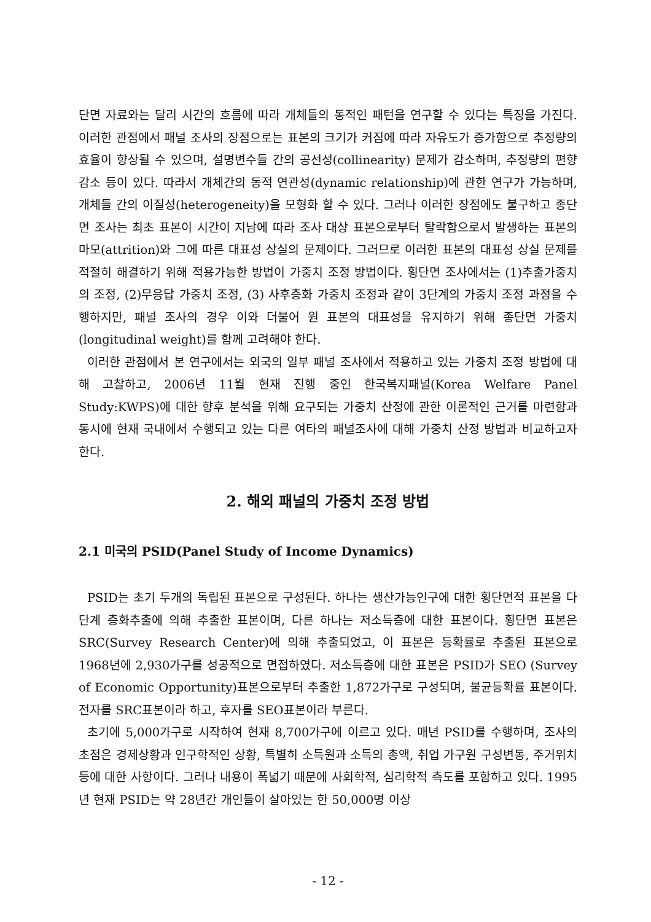단면 자료와는 달리 시간의 흐름에 따라 개체들의 동적인 패턴을 연구할 수 있다는 특징을 가진다. 이러한 관점에서 패널 조사의 장점으로는 표본의 크기가 커짐에 따라 자유도가 증가함으로 추정량의 효율이 향상될 수 있으며, 설명변수들 간의 공선성(collinearity) 문제가 감소하며, 추정량의 편향감소 등이 있다. 따라서 개체간의 동적 연관성(dynamic relationship)에 관한 연구가 가능하며, 개체들 간의 이질성(heterogeneity)을 모형화 할 수 있다. 그러나 이러한 장점에도 불구하고 종단면 조사는 최초 표본이 시간이 지남에 따라 조사 대상 표본으로부터 탈락함으로서 발생하는 표본의 마모(attrition)와 그에 따른 대표성 상실의 문제이다. 그러므로 이러한 표본의 대표성 상실 문제를 적절히 해결하기 위해 적용가능한 방법이 가중치 조정 방법이다. 횡단면 조사에서는 (1)추출가중치의 조정, (2)무응답 가중치 조정, (3) 사후층화 가중치 조정과 같이 3단계의 가중치 조정 과정을 수행하지만, 패널 조사의 경우 이와 더불어 원 표본의 대표성을 유지하기 위해 종단면 가중치(longitudinal weight)를 함께 고려해야 한다.
이러한 관점에서 본 연구에서는 외국의 일부 패널 조사에서 적용하고 있는 가중치 조정 방법에 대해 고찰하고, 2006년 11월 현재 진행 중인 한국복지패널(Korea Welfare Panel Study:KWPS)에 대한 향후 분석을 위해 요구되는 가중치 산정에 관한 이론적인 근거를 마련함과 동시에 현재 국내에서 수행되고 있는 다른 여타의 패널조사에 대해 가중치 산정 방법과 비교하고자 한다.
2. 해외 패널의 가중치 조정 방법
2.1 미국의 PSID(Panel Study of Income Dynamics)
PSID는 초기 두개의 독립된 표본으로 구성된다. 하나는 생산가능인구에 대한 횡단면적 표본을 다단계 층화추출에 의해 추출한 표본이며, 다른 하나는 저소득층에 대한 표본이다. 횡단면 표본은 SRC(Survey Research Center)에 의해 추출되었고, 이 표본은 등확률로 추출된 표본으로 1968년에 2,930가구를 성공적으로 면접하였다. 저소득층에 대한 표본은 PSID가 SEO (Survey of Economic Opportunity)표본으로부터 추출한 1,872가구로 구성되며, 불균등확률 표본이다. 전자를 SRC표본이라 하고, 후자를 SEO표본이라 부른다.
초기에 5,000가구로 시작하여 현재 8,700가구에 이르고 있다. 매년 PSID를 수행하며, 조사의 초점은 경제상황과 인구학적인 상황, 특별히 소득원과 소득의 총액, 취업 가구원 구성변동, 주거위치 등에 대한 사항이다. 그러나 내용이 폭넓기 때문에 사회학적, 심리학적 측도를 포함하고 있다. 1995년 현재 PSID는 약 28년간 개인들이 살아있는 한 50,000명 이상
- 12 -